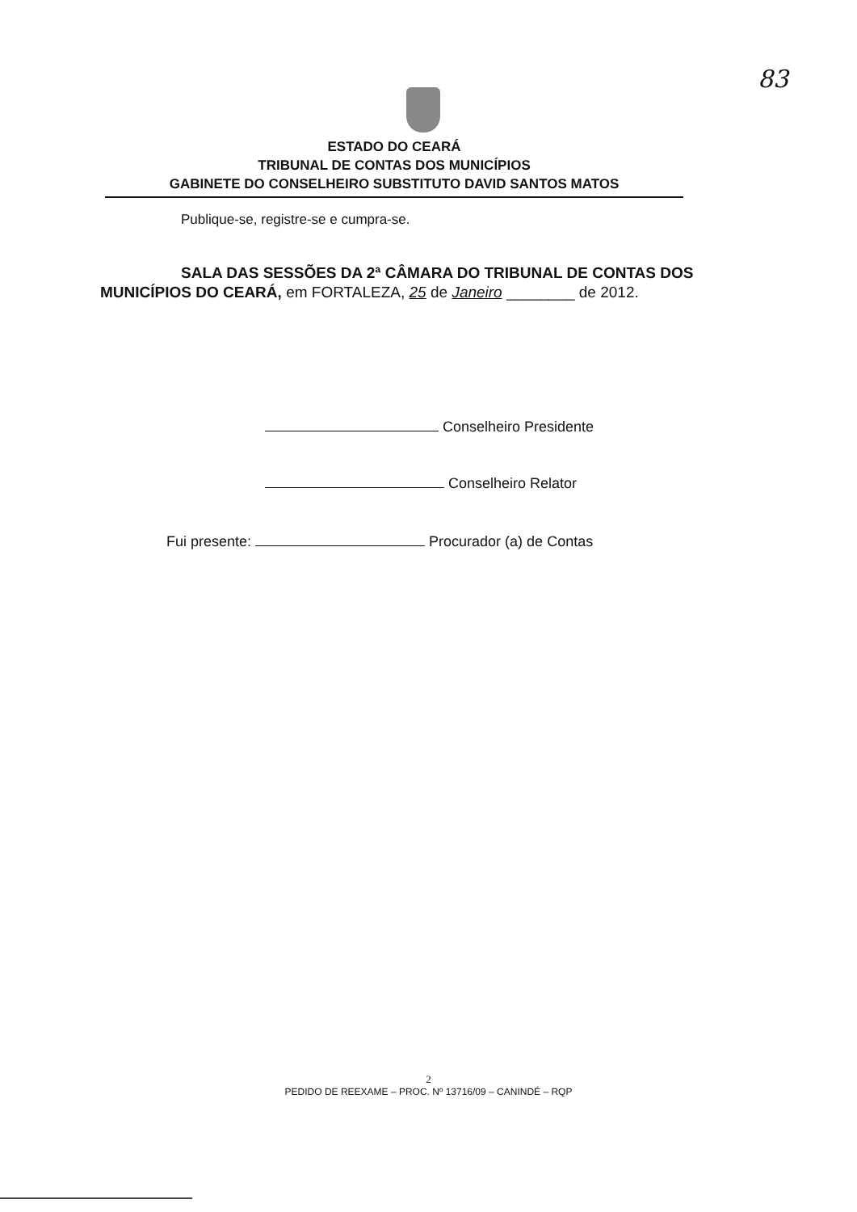83
ESTADO DO CEARÁ
TRIBUNAL DE CONTAS DOS MUNICÍPIOS
GABINETE DO CONSELHEIRO SUBSTITUTO DAVID SANTOS MATOS
Publique-se, registre-se e cumpra-se.
SALA DAS SESSÕES DA 2ª CÂMARA DO TRIBUNAL DE CONTAS DOS MUNICÍPIOS DO CEARÁ, em FORTALEZA, 25 de Janeiro ________ de 2012.
Conselheiro Presidente
Conselheiro Relator
Fui presente: Procurador (a) de Contas
2
PEDIDO DE REEXAME – PROC. Nº 13716/09 – CANINDÉ – RQP